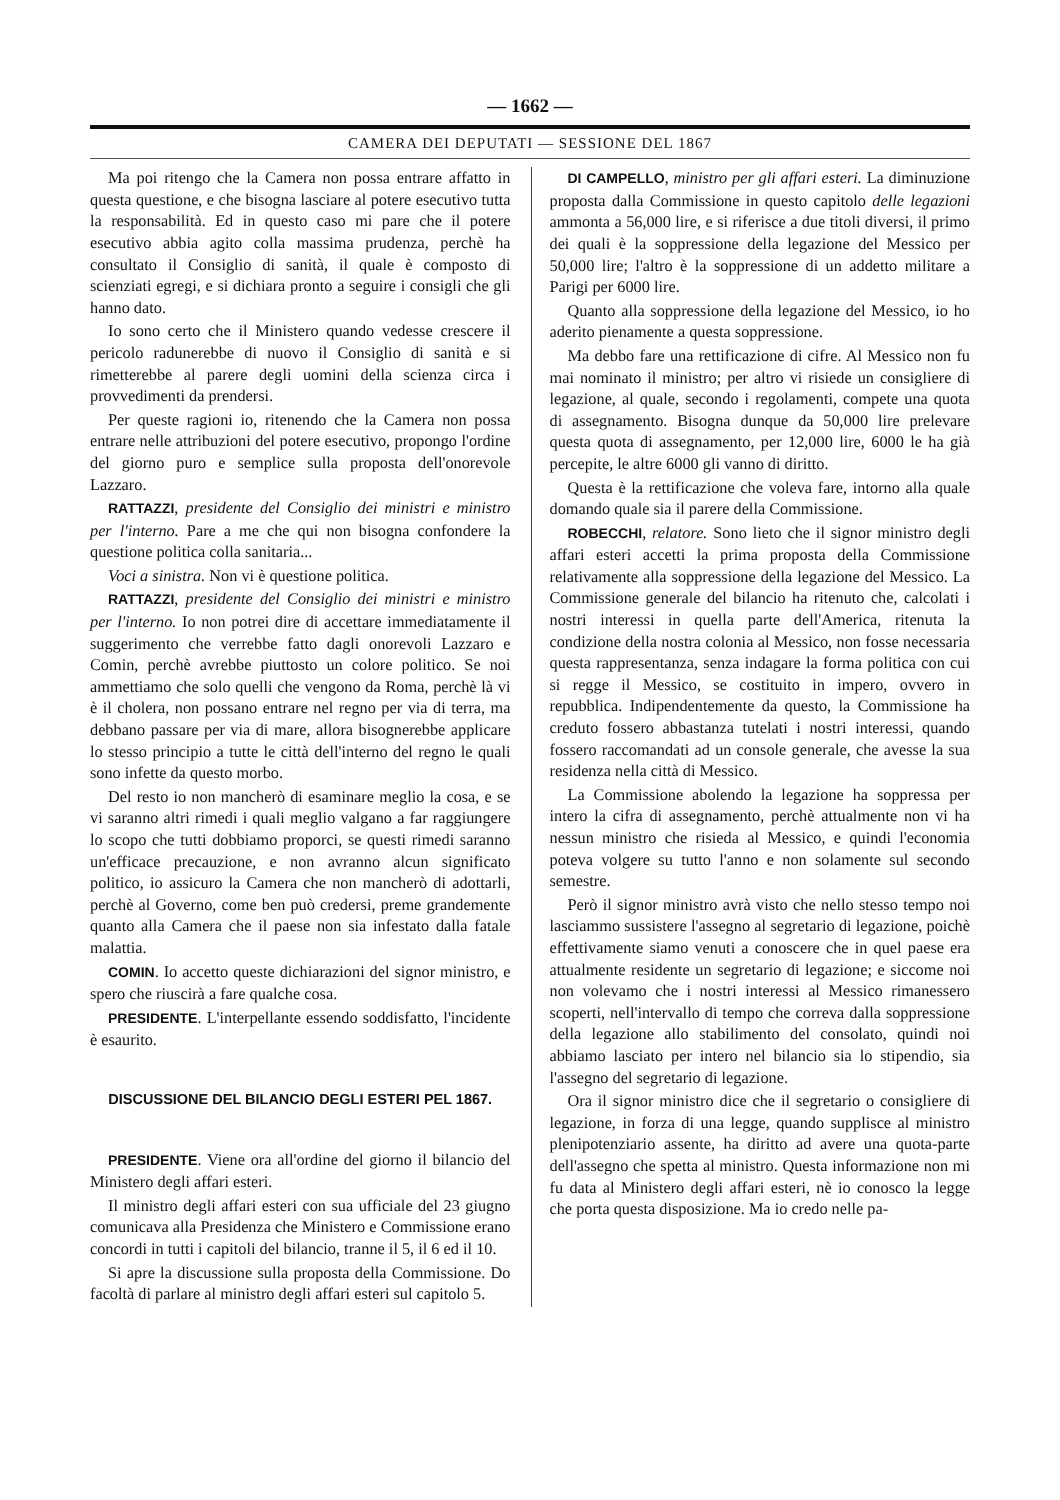— 1662 —
CAMERA DEI DEPUTATI — SESSIONE DEL 1867
Ma poi ritengo che la Camera non possa entrare affatto in questa questione, e che bisogna lasciare al potere esecutivo tutta la responsabilità. Ed in questo caso mi pare che il potere esecutivo abbia agito colla massima prudenza, perchè ha consultato il Consiglio di sanità, il quale è composto di scienziati egregi, e si dichiara pronto a seguire i consigli che gli hanno dato.
Io sono certo che il Ministero quando vedesse crescere il pericolo radunerebbe di nuovo il Consiglio di sanità e si rimetterebbe al parere degli uomini della scienza circa i provvedimenti da prendersi.
Per queste ragioni io, ritenendo che la Camera non possa entrare nelle attribuzioni del potere esecutivo, propongo l'ordine del giorno puro e semplice sulla proposta dell'onorevole Lazzaro.
RATTAZZI, presidente del Consiglio dei ministri e ministro per l'interno. Pare a me che qui non bisogna confondere la questione politica colla sanitaria...
Voci a sinistra. Non vi è questione politica.
RATTAZZI, presidente del Consiglio dei ministri e ministro per l'interno. Io non potrei dire di accettare immediatamente il suggerimento che verrebbe fatto dagli onorevoli Lazzaro e Comin, perchè avrebbe piuttosto un colore politico. Se noi ammettiamo che solo quelli che vengono da Roma, perchè là vi è il cholera, non possano entrare nel regno per via di terra, ma debbano passare per via di mare, allora bisognerebbe applicare lo stesso principio a tutte le città dell'interno del regno le quali sono infette da questo morbo.
Del resto io non mancherò di esaminare meglio la cosa, e se vi saranno altri rimedi i quali meglio valgano a far raggiungere lo scopo che tutti dobbiamo proporci, se questi rimedi saranno un'efficace precauzione, e non avranno alcun significato politico, io assicuro la Camera che non mancherò di adottarli, perchè al Governo, come ben può credersi, preme grandemente quanto alla Camera che il paese non sia infestato dalla fatale malattia.
COMIN. Io accetto queste dichiarazioni del signor ministro, e spero che riuscirà a fare qualche cosa.
PRESIDENTE. L'interpellante essendo soddisfatto, l'incidente è esaurito.
DISCUSSIONE DEL BILANCIO DEGLI ESTERI PEL 1867.
PRESIDENTE. Viene ora all'ordine del giorno il bilancio del Ministero degli affari esteri.
Il ministro degli affari esteri con sua ufficiale del 23 giugno comunicava alla Presidenza che Ministero e Commissione erano concordi in tutti i capitoli del bilancio, tranne il 5, il 6 ed il 10.
Si apre la discussione sulla proposta della Commissione. Do facoltà di parlare al ministro degli affari esteri sul capitolo 5.
DI CAMPELLO, ministro per gli affari esteri. La diminuzione proposta dalla Commissione in questo capitolo delle legazioni ammonta a 56,000 lire, e si riferisce a due titoli diversi, il primo dei quali è la soppressione della legazione del Messico per 50,000 lire; l'altro è la soppressione di un addetto militare a Parigi per 6000 lire.
Quanto alla soppressione della legazione del Messico, io ho aderito pienamente a questa soppressione.
Ma debbo fare una rettificazione di cifre. Al Messico non fu mai nominato il ministro; per altro vi risiede un consigliere di legazione, al quale, secondo i regolamenti, compete una quota di assegnamento. Bisogna dunque da 50,000 lire prelevare questa quota di assegnamento, per 12,000 lire, 6000 le ha già percepite, le altre 6000 gli vanno di diritto.
Questa è la rettificazione che voleva fare, intorno alla quale domando quale sia il parere della Commissione.
ROBECCHI, relatore. Sono lieto che il signor ministro degli affari esteri accetti la prima proposta della Commissione relativamente alla soppressione della legazione del Messico. La Commissione generale del bilancio ha ritenuto che, calcolati i nostri interessi in quella parte dell'America, ritenuta la condizione della nostra colonia al Messico, non fosse necessaria questa rappresentanza, senza indagare la forma politica con cui si regge il Messico, se costituito in impero, ovvero in repubblica. Indipendentemente da questo, la Commissione ha creduto fossero abbastanza tutelati i nostri interessi, quando fossero raccomandati ad un console generale, che avesse la sua residenza nella città di Messico.
La Commissione abolendo la legazione ha soppressa per intero la cifra di assegnamento, perchè attualmente non vi ha nessun ministro che risieda al Messico, e quindi l'economia poteva volgere su tutto l'anno e non solamente sul secondo semestre.
Però il signor ministro avrà visto che nello stesso tempo noi lasciammo sussistere l'assegno al segretario di legazione, poichè effettivamente siamo venuti a conoscere che in quel paese era attualmente residente un segretario di legazione; e siccome noi non volevamo che i nostri interessi al Messico rimanessero scoperti, nell'intervallo di tempo che correva dalla soppressione della legazione allo stabilimento del consolato, quindi noi abbiamo lasciato per intero nel bilancio sia lo stipendio, sia l'assegno del segretario di legazione.
Ora il signor ministro dice che il segretario o consigliere di legazione, in forza di una legge, quando supplisce al ministro plenipotenziario assente, ha diritto ad avere una quota-parte dell'assegno che spetta al ministro. Questa informazione non mi fu data al Ministero degli affari esteri, nè io conosco la legge che porta questa disposizione. Ma io credo nelle pa-